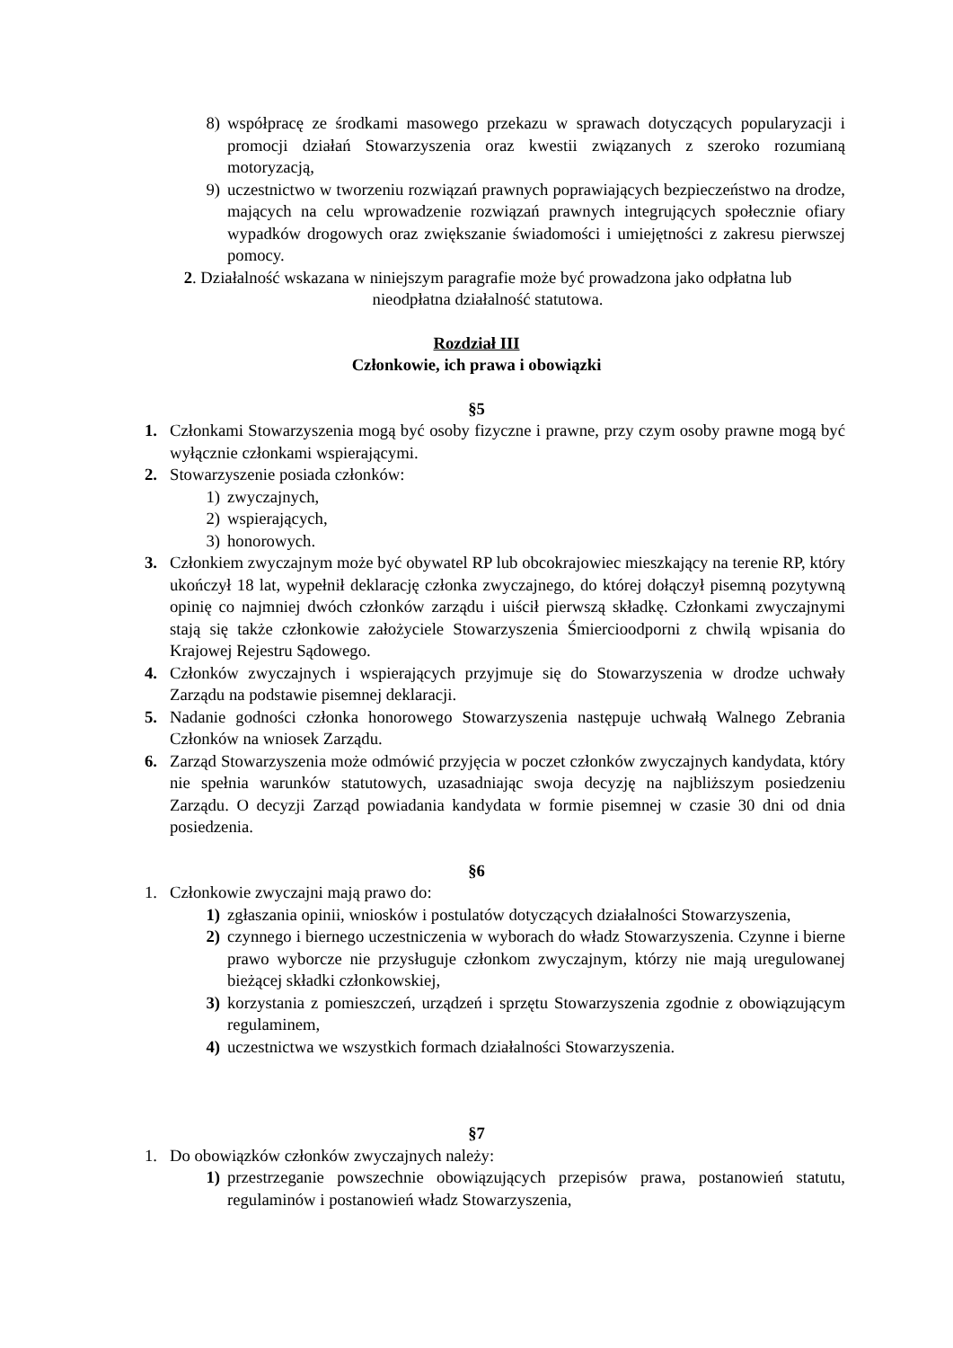8) współpracę ze środkami masowego przekazu w sprawach dotyczących popularyzacji i promocji działań Stowarzyszenia oraz kwestii związanych z szeroko rozumianą motoryzacją,
9) uczestnictwo w tworzeniu rozwiązań prawnych poprawiających bezpieczeństwo na drodze, mających na celu wprowadzenie rozwiązań prawnych integrujących społecznie ofiary wypadków drogowych oraz zwiększanie świadomości i umiejętności z zakresu pierwszej pomocy.
2. Działalność wskazana w niniejszym paragrafie może być prowadzona jako odpłatna lub
nieodpłatna działalność statutowa.
Rozdział III
Członkowie, ich prawa i obowiązki
§5
1. Członkami Stowarzyszenia mogą być osoby fizyczne i prawne, przy czym osoby prawne mogą być wyłącznie członkami wspierającymi.
2. Stowarzyszenie posiada członków:
1) zwyczajnych,
2) wspierających,
3) honorowych.
3. Członkiem zwyczajnym może być obywatel RP lub obcokrajowiec mieszkający na terenie RP, który ukończył 18 lat, wypełnił deklarację członka zwyczajnego, do której dołączył pisemną pozytywną opinię co najmniej dwóch członków zarządu i uiścił pierwszą składkę. Członkami zwyczajnymi stają się także członkowie założyciele Stowarzyszenia Śmiercioodporni z chwilą wpisania do Krajowej Rejestru Sądowego.
4. Członków zwyczajnych i wspierających przyjmuje się do Stowarzyszenia w drodze uchwały Zarządu na podstawie pisemnej deklaracji.
5. Nadanie godności członka honorowego Stowarzyszenia następuje uchwałą Walnego Zebrania Członków na wniosek Zarządu.
6. Zarząd Stowarzyszenia może odmówić przyjęcia w poczet członków zwyczajnych kandydata, który nie spełnia warunków statutowych, uzasadniając swoja decyzję na najbliższym posiedzeniu Zarządu. O decyzji Zarząd powiadania kandydata w formie pisemnej w czasie 30 dni od dnia posiedzenia.
§6
1. Członkowie zwyczajni mają prawo do:
1) zgłaszania opinii, wniosków i postulatów dotyczących działalności Stowarzyszenia,
2) czynnego i biernego uczestniczenia w wyborach do władz Stowarzyszenia. Czynne i bierne prawo wyborcze nie przysługuje członkom zwyczajnym, którzy nie mają uregulowanej bieżącej składki członkowskiej,
3) korzystania z pomieszczeń, urządzeń i sprzętu Stowarzyszenia zgodnie z obowiązującym regulaminem,
4) uczestnictwa we wszystkich formach działalności Stowarzyszenia.
§7
1. Do obowiązków członków zwyczajnych należy:
1) przestrzeganie powszechnie obowiązujących przepisów prawa, postanowień statutu, regulaminów i postanowień władz Stowarzyszenia,